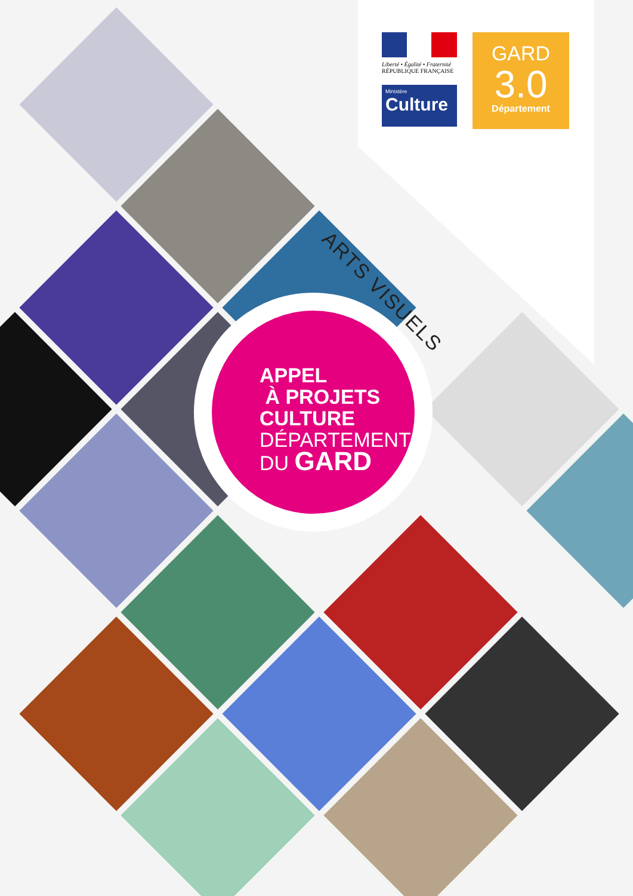Liberté • Égalité • Fraternité
RÉPUBLIQUE FRANÇAISE
Ministère
Culture
GARD
3.0
Département
ARTS VISUELS
APPEL
À PROJETS
CULTURE
DÉPARTEMENT
DU GARD